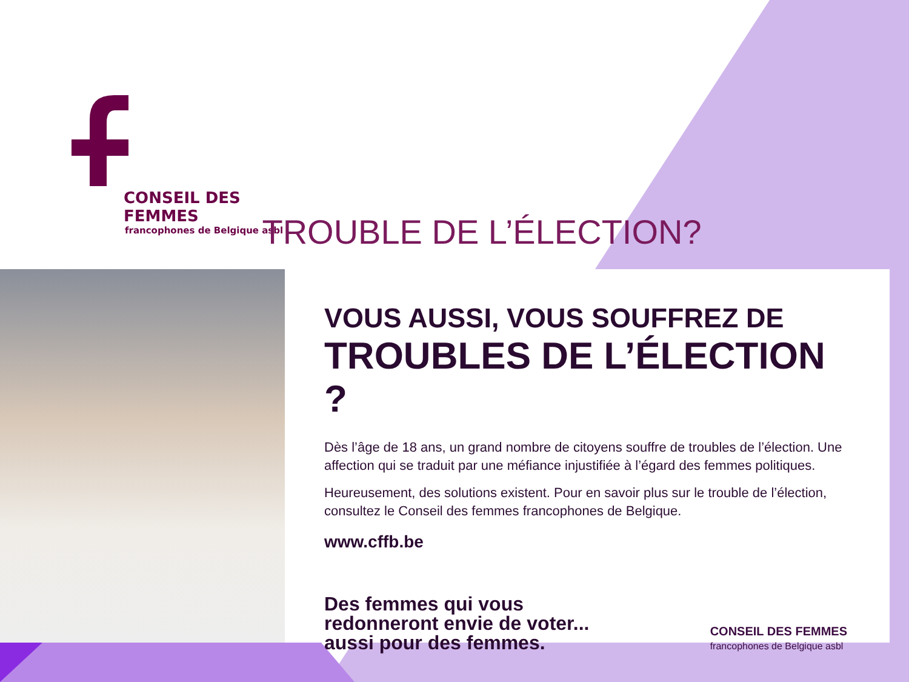CONSEIL DES FEMMES
francophones de Belgique asbl
TROUBLE DE L’ÉLECTION?
VOUS AUSSI, VOUS SOUFFREZ DE
TROUBLES DE L’ÉLECTION ?
Dès l’âge de 18 ans, un grand nombre de citoyens souffre de troubles de l’élection. Une affection qui se traduit par une méfiance injustifiée à l’égard des femmes politiques.
Heureusement, des solutions existent. Pour en savoir plus sur le trouble de l’élection, consultez le Conseil des femmes francophones de Belgique.
www.cffb.be
Des femmes qui vous
redonneront envie de voter...
aussi pour des femmes.
CONSEIL DES FEMMES
francophones de Belgique asbl